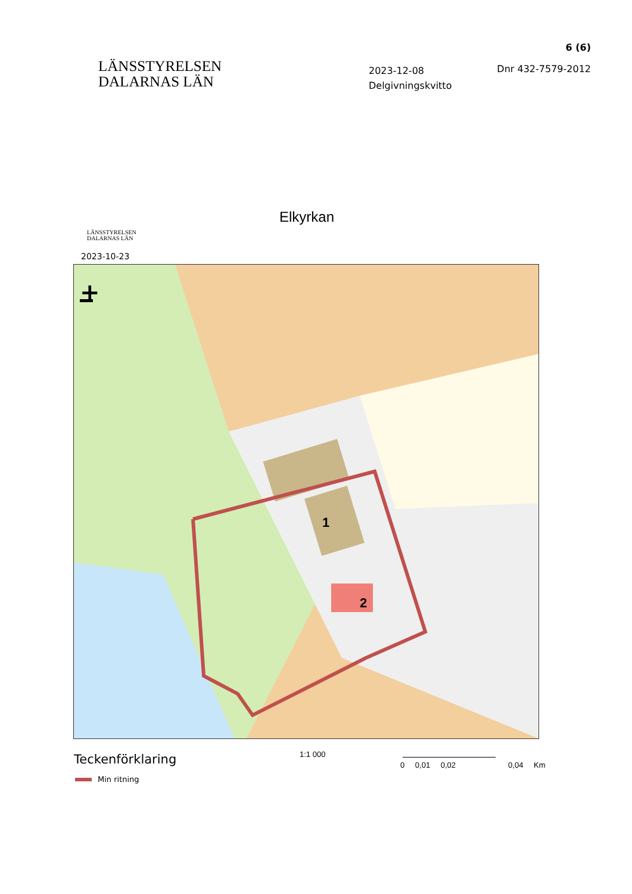LÄNSSTYRELSEN
DALARNAS LÄN
6 (6)
2023-12-08
Delgivningskvitto
Dnr 432-7579-2012
Elkyrkan
LÄNSSTYRELSEN
DALARNAS LÄN
2023-10-23
1
2
+
Teckenförklaring
Min ritning
1:1 000
0 0,01 0,02 0,04 Km